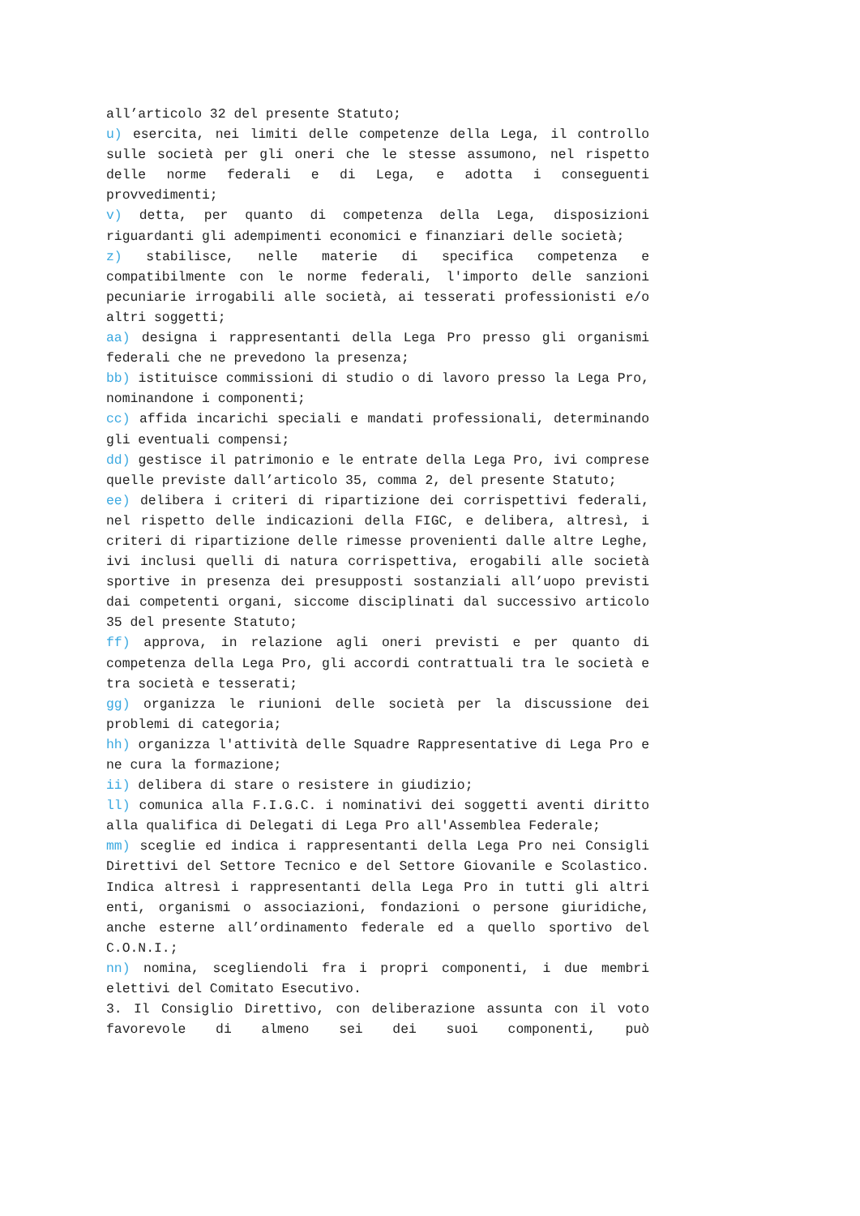all’articolo 32 del presente Statuto;
u) esercita, nei limiti delle competenze della Lega, il controllo sulle società per gli oneri che le stesse assumono, nel rispetto delle norme federali e di Lega, e adotta i conseguenti provvedimenti;
v) detta, per quanto di competenza della Lega, disposizioni riguardanti gli adempimenti economici e finanziari delle società;
z) stabilisce, nelle materie di specifica competenza e compatibilmente con le norme federali, l'importo delle sanzioni pecuniarie irrogabili alle società, ai tesserati professionisti e/o altri soggetti;
aa) designa i rappresentanti della Lega Pro presso gli organismi federali che ne prevedono la presenza;
bb) istituisce commissioni di studio o di lavoro presso la Lega Pro, nominandone i componenti;
cc) affida incarichi speciali e mandati professionali, determinando gli eventuali compensi;
dd) gestisce il patrimonio e le entrate della Lega Pro, ivi comprese quelle previste dall’articolo 35, comma 2, del presente Statuto;
ee) delibera i criteri di ripartizione dei corrispettivi federali, nel rispetto delle indicazioni della FIGC, e delibera, altresì, i criteri di ripartizione delle rimesse provenienti dalle altre Leghe, ivi inclusi quelli di natura corrispettiva, erogabili alle società sportive in presenza dei presupposti sostanziali all’uopo previsti dai competenti organi, siccome disciplinati dal successivo articolo 35 del presente Statuto;
ff) approva, in relazione agli oneri previsti e per quanto di competenza della Lega Pro, gli accordi contrattuali tra le società e tra società e tesserati;
gg) organizza le riunioni delle società per la discussione dei problemi di categoria;
hh) organizza l'attività delle Squadre Rappresentative di Lega Pro e ne cura la formazione;
ii) delibera di stare o resistere in giudizio;
ll) comunica alla F.I.G.C. i nominativi dei soggetti aventi diritto alla qualifica di Delegati di Lega Pro all'Assemblea Federale;
mm) sceglie ed indica i rappresentanti della Lega Pro nei Consigli Direttivi del Settore Tecnico e del Settore Giovanile e Scolastico. Indica altresì i rappresentanti della Lega Pro in tutti gli altri enti, organismi o associazioni, fondazioni o persone giuridiche, anche esterne all’ordinamento federale ed a quello sportivo del C.O.N.I.;
nn) nomina, scegliendoli fra i propri componenti, i due membri elettivi del Comitato Esecutivo.
3. Il Consiglio Direttivo, con deliberazione assunta con il voto favorevole di almeno sei dei suoi componenti, può